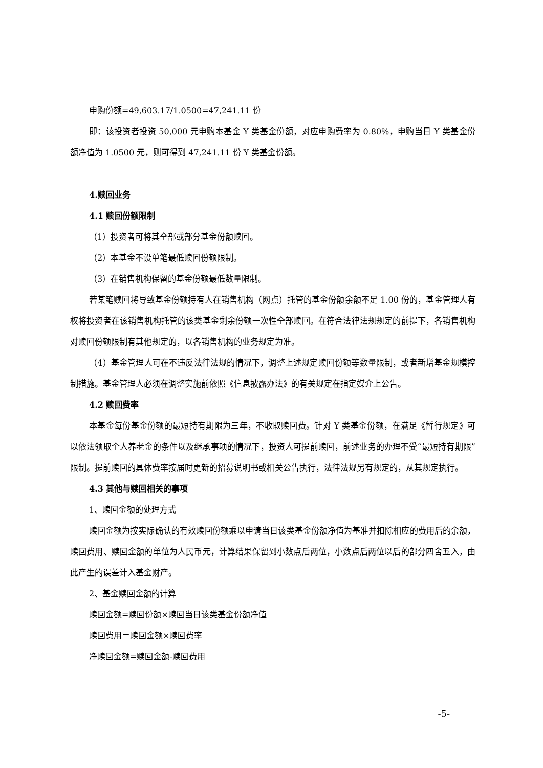申购份额=49,603.17/1.0500=47,241.11 份
即：该投资者投资 50,000 元申购本基金 Y 类基金份额，对应申购费率为 0.80%，申购当日 Y 类基金份额净值为 1.0500 元，则可得到 47,241.11 份 Y 类基金份额。
4.赎回业务
4.1 赎回份额限制
（1）投资者可将其全部或部分基金份额赎回。
（2）本基金不设单笔最低赎回份额限制。
（3）在销售机构保留的基金份额最低数量限制。
若某笔赎回将导致基金份额持有人在销售机构（网点）托管的基金份额余额不足 1.00 份的，基金管理人有权将投资者在该销售机构托管的该类基金剩余份额一次性全部赎回。在符合法律法规规定的前提下，各销售机构对赎回份额限制有其他规定的，以各销售机构的业务规定为准。
（4）基金管理人可在不违反法律法规的情况下，调整上述规定赎回份额等数量限制，或者新增基金规模控制措施。基金管理人必须在调整实施前依照《信息披露办法》的有关规定在指定媒介上公告。
4.2 赎回费率
本基金每份基金份额的最短持有期限为三年，不收取赎回费。针对 Y 类基金份额，在满足《暂行规定》可以依法领取个人养老金的条件以及继承事项的情况下，投资人可提前赎回，前述业务的办理不受“最短持有期限”限制。提前赎回的具体费率按届时更新的招募说明书或相关公告执行，法律法规另有规定的，从其规定执行。
4.3 其他与赎回相关的事项
1、赎回金额的处理方式
赎回金额为按实际确认的有效赎回份额乘以申请当日该类基金份额净值为基准并扣除相应的费用后的余额，赎回费用、赎回金额的单位为人民币元，计算结果保留到小数点后两位，小数点后两位以后的部分四舍五入，由此产生的误差计入基金财产。
2、基金赎回金额的计算
赎回金额=赎回份额×赎回当日该类基金份额净值
赎回费用＝赎回金额×赎回费率
净赎回金额=赎回金额-赎回费用
-5-